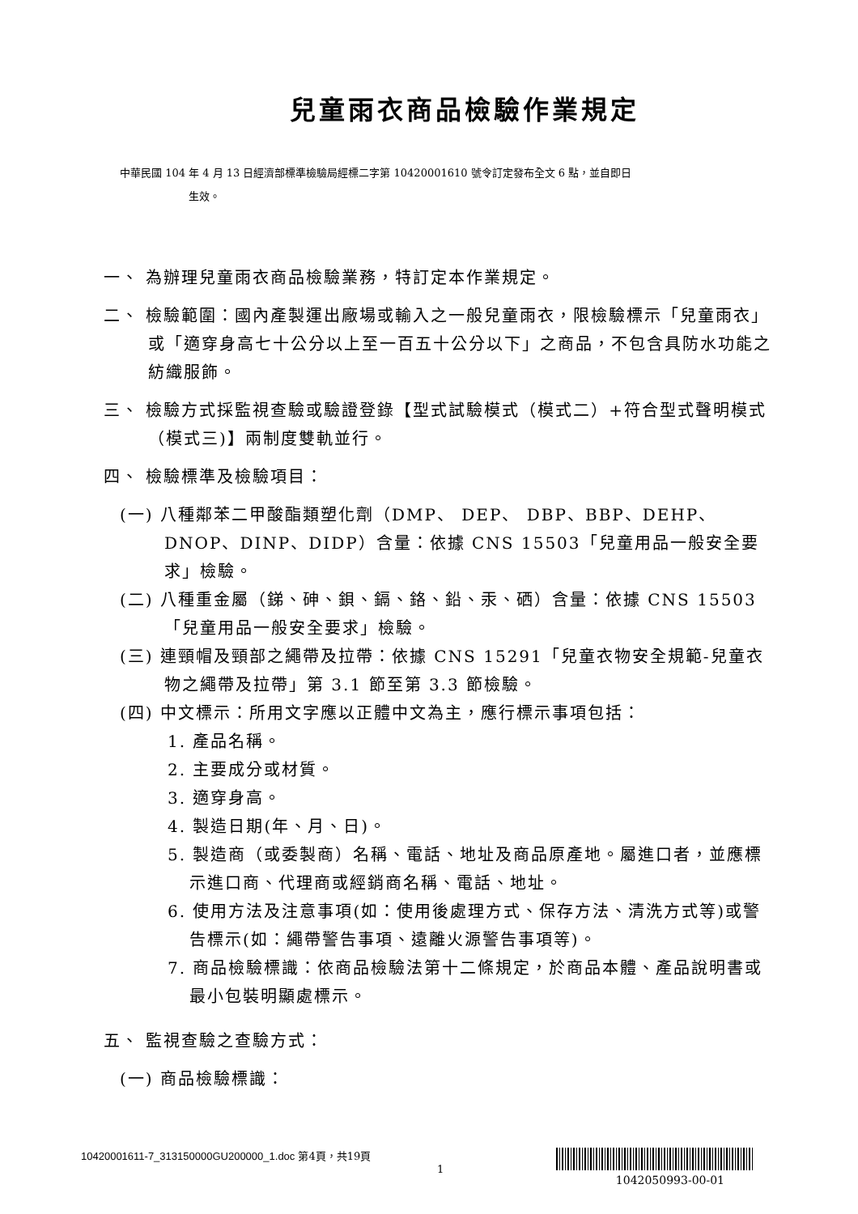兒童雨衣商品檢驗作業規定
中華民國 104 年 4 月 13 日經濟部標準檢驗局經標二字第 10420001610 號令訂定發布全文 6 點，並自即日
生效。
一、 為辦理兒童雨衣商品檢驗業務，特訂定本作業規定。
二、 檢驗範圍：國內產製運出廠場或輸入之一般兒童雨衣，限檢驗標示「兒童雨衣」或「適穿身高七十公分以上至一百五十公分以下」之商品，不包含具防水功能之紡織服飾。
三、 檢驗方式採監視查驗或驗證登錄【型式試驗模式（模式二）+符合型式聲明模式（模式三)】兩制度雙軌並行。
四、 檢驗標準及檢驗項目：
(一) 八種鄰苯二甲酸酯類塑化劑（DMP、 DEP、 DBP、BBP、DEHP、DNOP、DINP、DIDP）含量：依據 CNS 15503「兒童用品一般安全要求」檢驗。
(二) 八種重金屬（銻、砷、鋇、鎘、鉻、鉛、汞、硒）含量：依據 CNS 15503「兒童用品一般安全要求」檢驗。
(三) 連頸帽及頸部之繩帶及拉帶：依據 CNS 15291「兒童衣物安全規範-兒童衣物之繩帶及拉帶」第 3.1 節至第 3.3 節檢驗。
(四) 中文標示：所用文字應以正體中文為主，應行標示事項包括：
1. 產品名稱。
2. 主要成分或材質。
3. 適穿身高。
4. 製造日期(年、月、日)。
5. 製造商（或委製商）名稱、電話、地址及商品原產地。屬進口者，並應標示進口商、代理商或經銷商名稱、電話、地址。
6. 使用方法及注意事項(如：使用後處理方式、保存方法、清洗方式等)或警告標示(如：繩帶警告事項、遠離火源警告事項等)。
7. 商品檢驗標識：依商品檢驗法第十二條規定，於商品本體、產品說明書或最小包裝明顯處標示。
五、 監視查驗之查驗方式：
(一) 商品檢驗標識：
10420001611-7_313150000GU200000_1.doc 第4頁，共19頁
1
1042050993-00-01